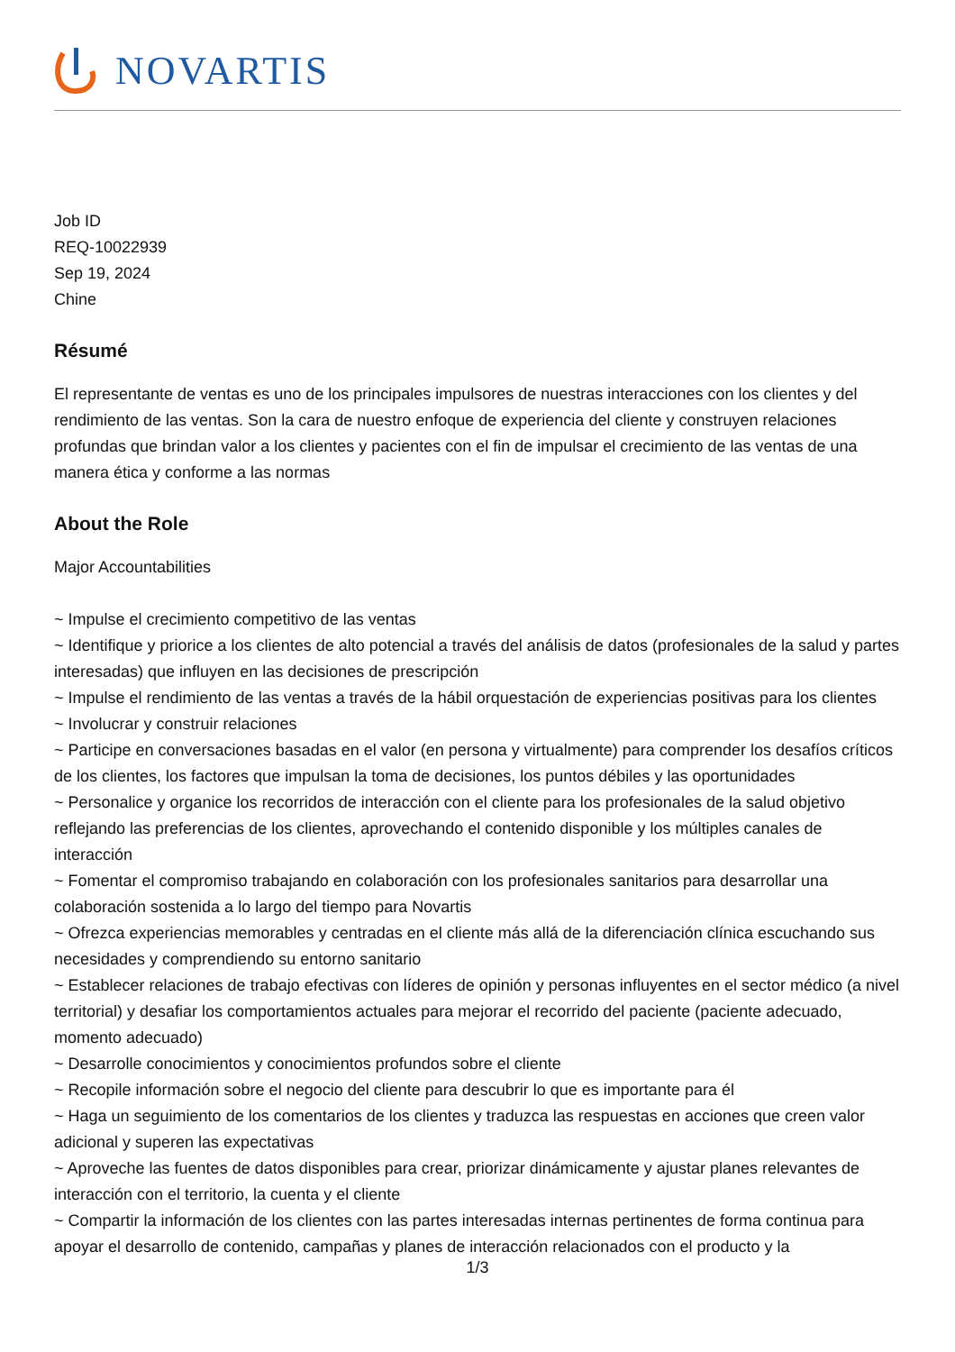NOVARTIS
Job ID
REQ-10022939
Sep 19, 2024
Chine
Résumé
El representante de ventas es uno de los principales impulsores de nuestras interacciones con los clientes y del rendimiento de las ventas. Son la cara de nuestro enfoque de experiencia del cliente y construyen relaciones profundas que brindan valor a los clientes y pacientes con el fin de impulsar el crecimiento de las ventas de una manera ética y conforme a las normas
About the Role
Major Accountabilities
~ Impulse el crecimiento competitivo de las ventas
~ Identifique y priorice a los clientes de alto potencial a través del análisis de datos (profesionales de la salud y partes interesadas) que influyen en las decisiones de prescripción
~ Impulse el rendimiento de las ventas a través de la hábil orquestación de experiencias positivas para los clientes
~ Involucrar y construir relaciones
~ Participe en conversaciones basadas en el valor (en persona y virtualmente) para comprender los desafíos críticos de los clientes, los factores que impulsan la toma de decisiones, los puntos débiles y las oportunidades
~ Personalice y organice los recorridos de interacción con el cliente para los profesionales de la salud objetivo reflejando las preferencias de los clientes, aprovechando el contenido disponible y los múltiples canales de interacción
~ Fomentar el compromiso trabajando en colaboración con los profesionales sanitarios para desarrollar una colaboración sostenida a lo largo del tiempo para Novartis
~ Ofrezca experiencias memorables y centradas en el cliente más allá de la diferenciación clínica escuchando sus necesidades y comprendiendo su entorno sanitario
~ Establecer relaciones de trabajo efectivas con líderes de opinión y personas influyentes en el sector médico (a nivel territorial) y desafiar los comportamientos actuales para mejorar el recorrido del paciente (paciente adecuado, momento adecuado)
~ Desarrolle conocimientos y conocimientos profundos sobre el cliente
~ Recopile información sobre el negocio del cliente para descubrir lo que es importante para él
~ Haga un seguimiento de los comentarios de los clientes y traduzca las respuestas en acciones que creen valor adicional y superen las expectativas
~ Aproveche las fuentes de datos disponibles para crear, priorizar dinámicamente y ajustar planes relevantes de interacción con el territorio, la cuenta y el cliente
~ Compartir la información de los clientes con las partes interesadas internas pertinentes de forma continua para apoyar el desarrollo de contenido, campañas y planes de interacción relacionados con el producto y la
1/3